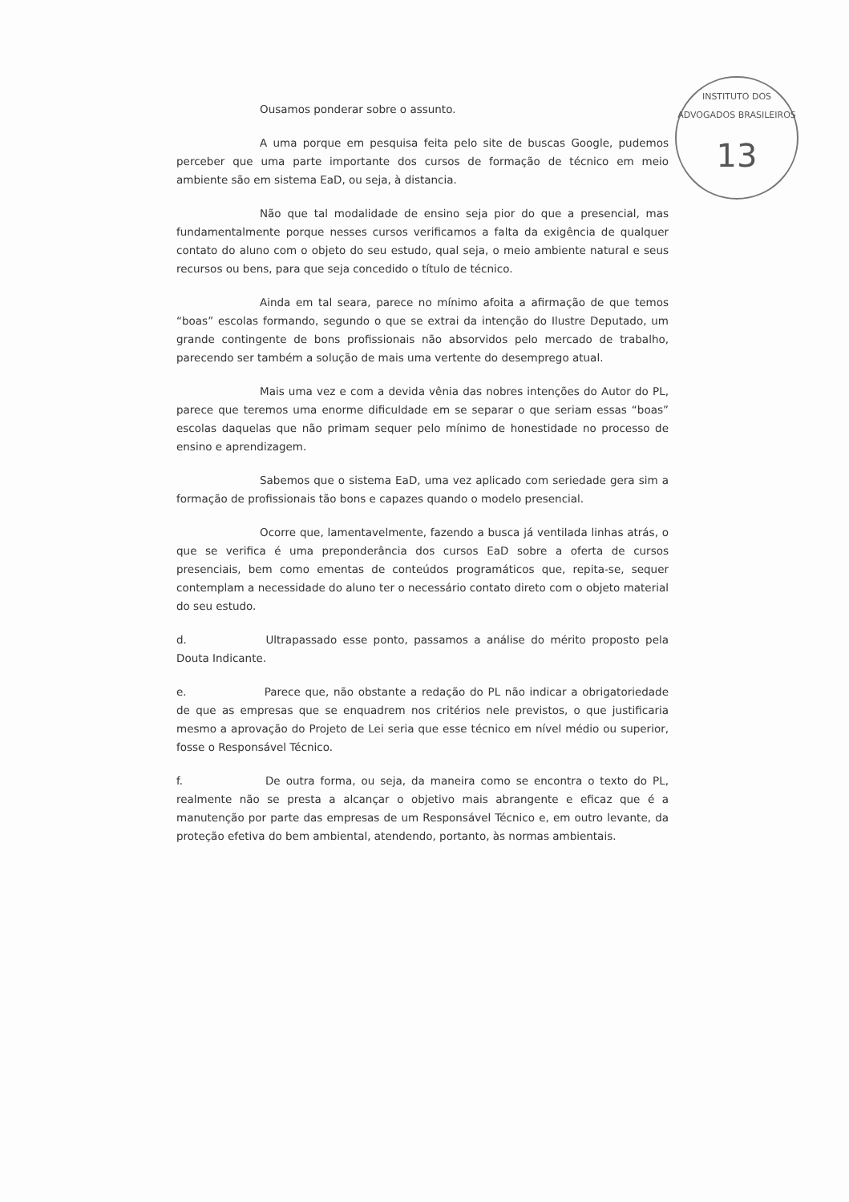INSTITUTO DOS ADVOGADOS BRASILEIROS
13
Ousamos ponderar sobre o assunto.
A uma porque em pesquisa feita pelo site de buscas Google, pudemos perceber que uma parte importante dos cursos de formação de técnico em meio ambiente são em sistema EaD, ou seja, à distancia.
Não que tal modalidade de ensino seja pior do que a presencial, mas fundamentalmente porque nesses cursos verificamos a falta da exigência de qualquer contato do aluno com o objeto do seu estudo, qual seja, o meio ambiente natural e seus recursos ou bens, para que seja concedido o título de técnico.
Ainda em tal seara, parece no mínimo afoita a afirmação de que temos “boas” escolas formando, segundo o que se extrai da intenção do Ilustre Deputado, um grande contingente de bons profissionais não absorvidos pelo mercado de trabalho, parecendo ser também a solução de mais uma vertente do desemprego atual.
Mais uma vez e com a devida vênia das nobres intenções do Autor do PL, parece que teremos uma enorme dificuldade em se separar o que seriam essas “boas” escolas daquelas que não primam sequer pelo mínimo de honestidade no processo de ensino e aprendizagem.
Sabemos que o sistema EaD, uma vez aplicado com seriedade gera sim a formação de profissionais tão bons e capazes quando o modelo presencial.
Ocorre que, lamentavelmente, fazendo a busca já ventilada linhas atrás, o que se verifica é uma preponderância dos cursos EaD sobre a oferta de cursos presenciais, bem como ementas de conteúdos programáticos que, repita-se, sequer contemplam a necessidade do aluno ter o necessário contato direto com o objeto material do seu estudo.
d. Ultrapassado esse ponto, passamos a análise do mérito proposto pela Douta Indicante.
e. Parece que, não obstante a redação do PL não indicar a obrigatoriedade de que as empresas que se enquadrem nos critérios nele previstos, o que justificaria mesmo a aprovação do Projeto de Lei seria que esse técnico em nível médio ou superior, fosse o Responsável Técnico.
f. De outra forma, ou seja, da maneira como se encontra o texto do PL, realmente não se presta a alcançar o objetivo mais abrangente e eficaz que é a manutenção por parte das empresas de um Responsável Técnico e, em outro levante, da proteção efetiva do bem ambiental, atendendo, portanto, às normas ambientais.